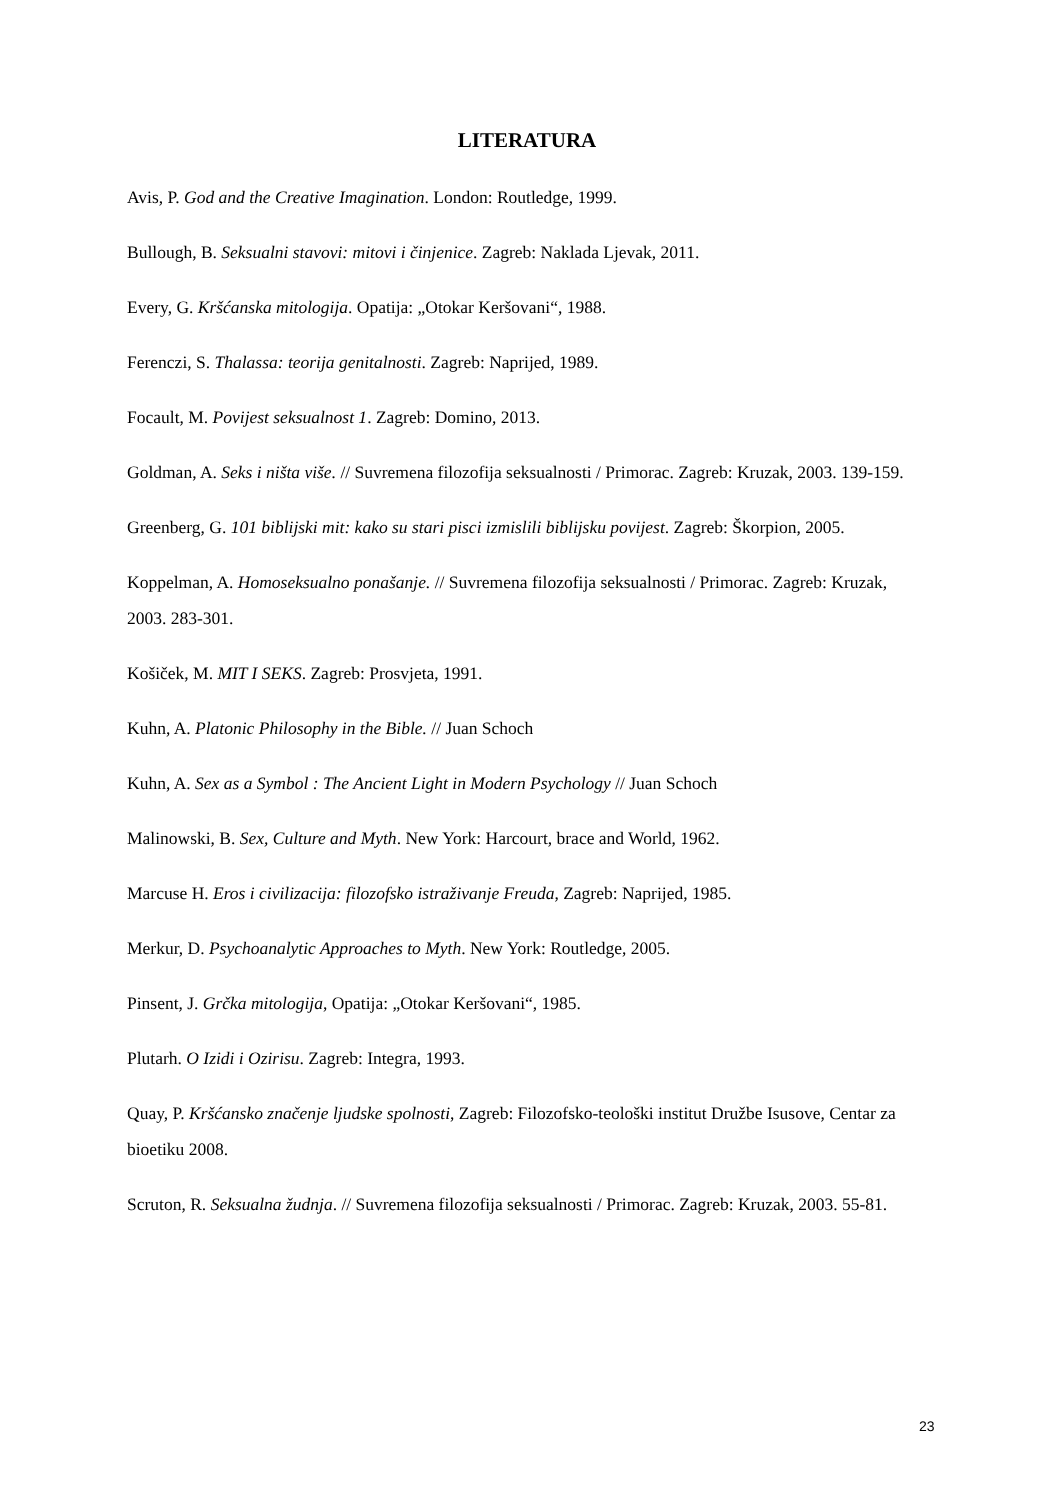LITERATURA
Avis, P. God and the Creative Imagination. London: Routledge, 1999.
Bullough, B. Seksualni stavovi: mitovi i činjenice. Zagreb: Naklada Ljevak, 2011.
Every, G. Kršćanska mitologija. Opatija: „Otokar Keršovani“, 1988.
Ferenczi, S. Thalassa: teorija genitalnosti. Zagreb: Naprijed, 1989.
Focault, M. Povijest seksualnost 1. Zagreb: Domino, 2013.
Goldman, A. Seks i ništa više. // Suvremena filozofija seksualnosti / Primorac. Zagreb: Kruzak, 2003. 139-159.
Greenberg, G. 101 biblijski mit: kako su stari pisci izmislili biblijsku povijest. Zagreb: Škorpion, 2005.
Koppelman, A. Homoseksualno ponašanje. // Suvremena filozofija seksualnosti / Primorac. Zagreb: Kruzak, 2003. 283-301.
Košiček, M. MIT I SEKS. Zagreb: Prosvjeta, 1991.
Kuhn, A. Platonic Philosophy in the Bible. // Juan Schoch
Kuhn, A. Sex as a Symbol : The Ancient Light in Modern Psychology // Juan Schoch
Malinowski, B. Sex, Culture and Myth. New York: Harcourt, brace and World, 1962.
Marcuse H. Eros i civilizacija: filozofsko istraživanje Freuda, Zagreb: Naprijed, 1985.
Merkur, D. Psychoanalytic Approaches to Myth. New York: Routledge, 2005.
Pinsent, J. Grčka mitologija, Opatija: „Otokar Keršovani“, 1985.
Plutarh. O Izidi i Ozirisu. Zagreb: Integra, 1993.
Quay, P. Kršćansko značenje ljudske spolnosti, Zagreb: Filozofsko-teološki institut Družbe Isusove, Centar za bioetiku 2008.
Scruton, R. Seksualna žudnja. // Suvremena filozofija seksualnosti / Primorac. Zagreb: Kruzak, 2003. 55-81.
23